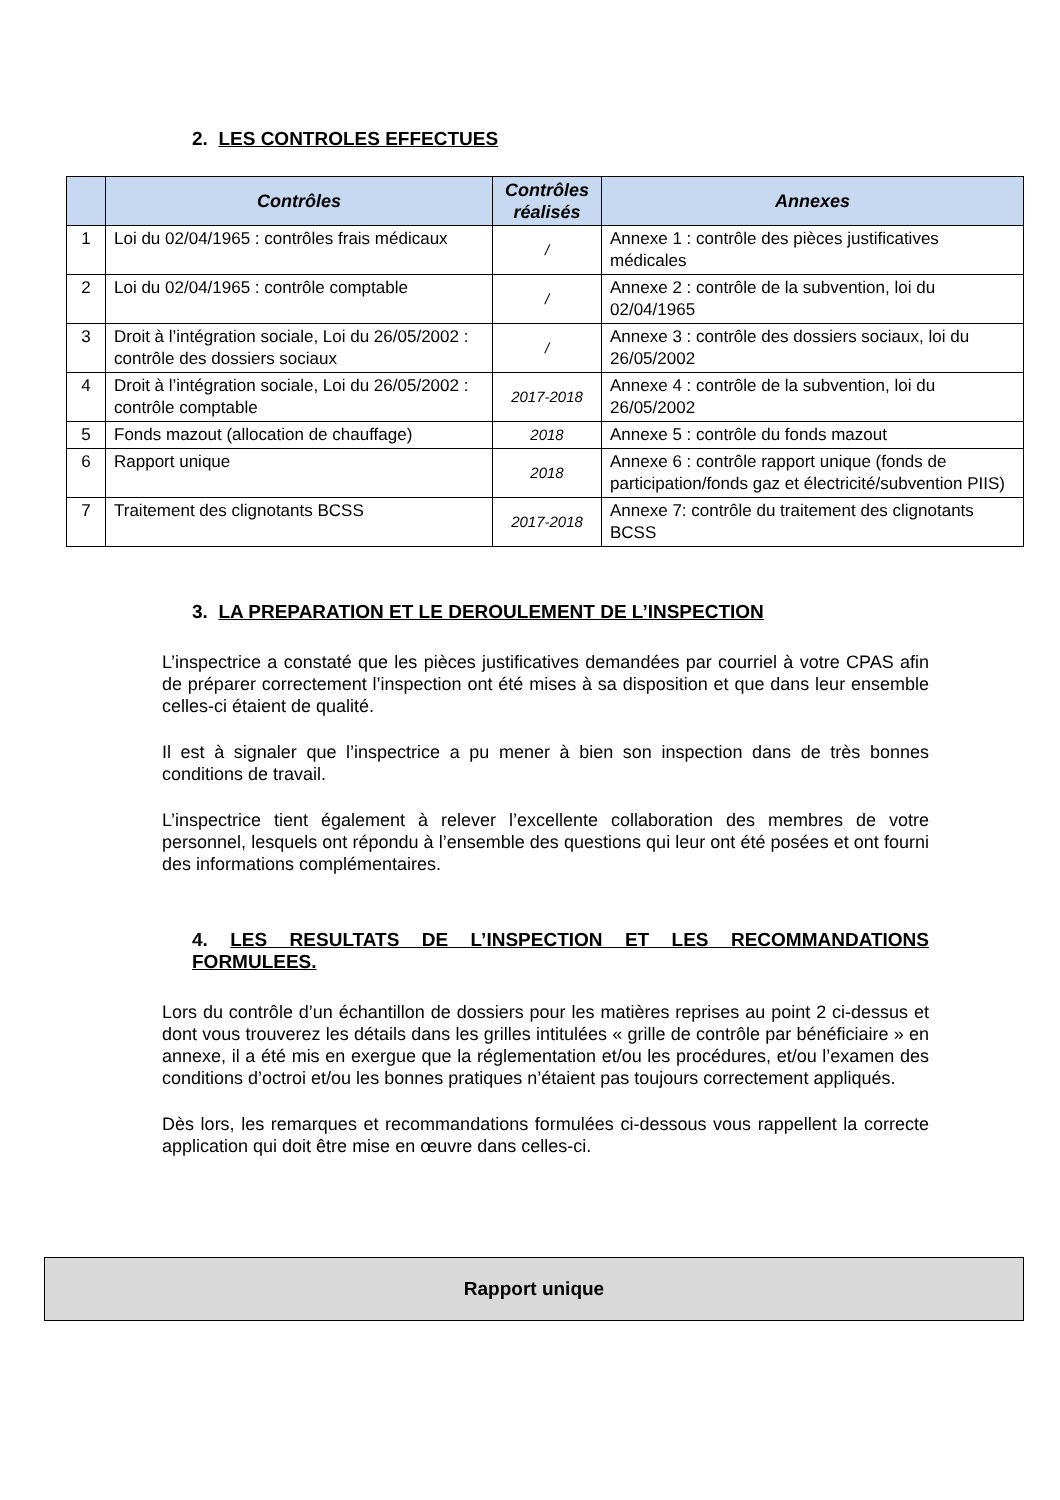2. LES CONTROLES EFFECTUES
| | Contrôles | Contrôles réalisés | Annexes |
| --- | --- | --- | --- |
| 1 | Loi du 02/04/1965 : contrôles frais médicaux | / | Annexe 1 : contrôle des pièces justificatives médicales |
| 2 | Loi du 02/04/1965 : contrôle comptable | / | Annexe 2 : contrôle de la subvention, loi du 02/04/1965 |
| 3 | Droit à l’intégration sociale, Loi du 26/05/2002 : contrôle des dossiers sociaux | / | Annexe 3 : contrôle des dossiers sociaux, loi du 26/05/2002 |
| 4 | Droit à l’intégration sociale, Loi du 26/05/2002 : contrôle comptable | 2017-2018 | Annexe 4 : contrôle de la subvention, loi du 26/05/2002 |
| 5 | Fonds mazout (allocation de chauffage) | 2018 | Annexe 5 : contrôle du fonds mazout |
| 6 | Rapport unique | 2018 | Annexe 6 : contrôle rapport unique (fonds de participation/fonds gaz et électricité/subvention PIIS) |
| 7 | Traitement des clignotants BCSS | 2017-2018 | Annexe 7: contrôle du traitement des clignotants BCSS |
3. LA PREPARATION ET LE DEROULEMENT DE L’INSPECTION
L’inspectrice a constaté que les pièces justificatives demandées par courriel à votre CPAS afin de préparer correctement l’inspection ont été mises à sa disposition et que dans leur ensemble celles-ci étaient de qualité.
Il est à signaler que l’inspectrice a pu mener à bien son inspection dans de très bonnes conditions de travail.
L’inspectrice tient également à relever l’excellente collaboration des membres de votre personnel, lesquels ont répondu à l’ensemble des questions qui leur ont été posées et ont fourni des informations complémentaires.
4. LES RESULTATS DE L’INSPECTION ET LES RECOMMANDATIONS FORMULEES.
Lors du contrôle d’un échantillon de dossiers pour les matières reprises au point 2 ci-dessus et dont vous trouverez les détails dans les grilles intitulées « grille de contrôle par bénéficiaire » en annexe, il a été mis en exergue que la réglementation et/ou les procédures, et/ou l’examen des conditions d’octroi et/ou les bonnes pratiques n’étaient pas toujours correctement appliqués.
Dès lors, les remarques et recommandations formulées ci-dessous vous rappellent la correcte application qui doit être mise en œuvre dans celles-ci.
Rapport unique